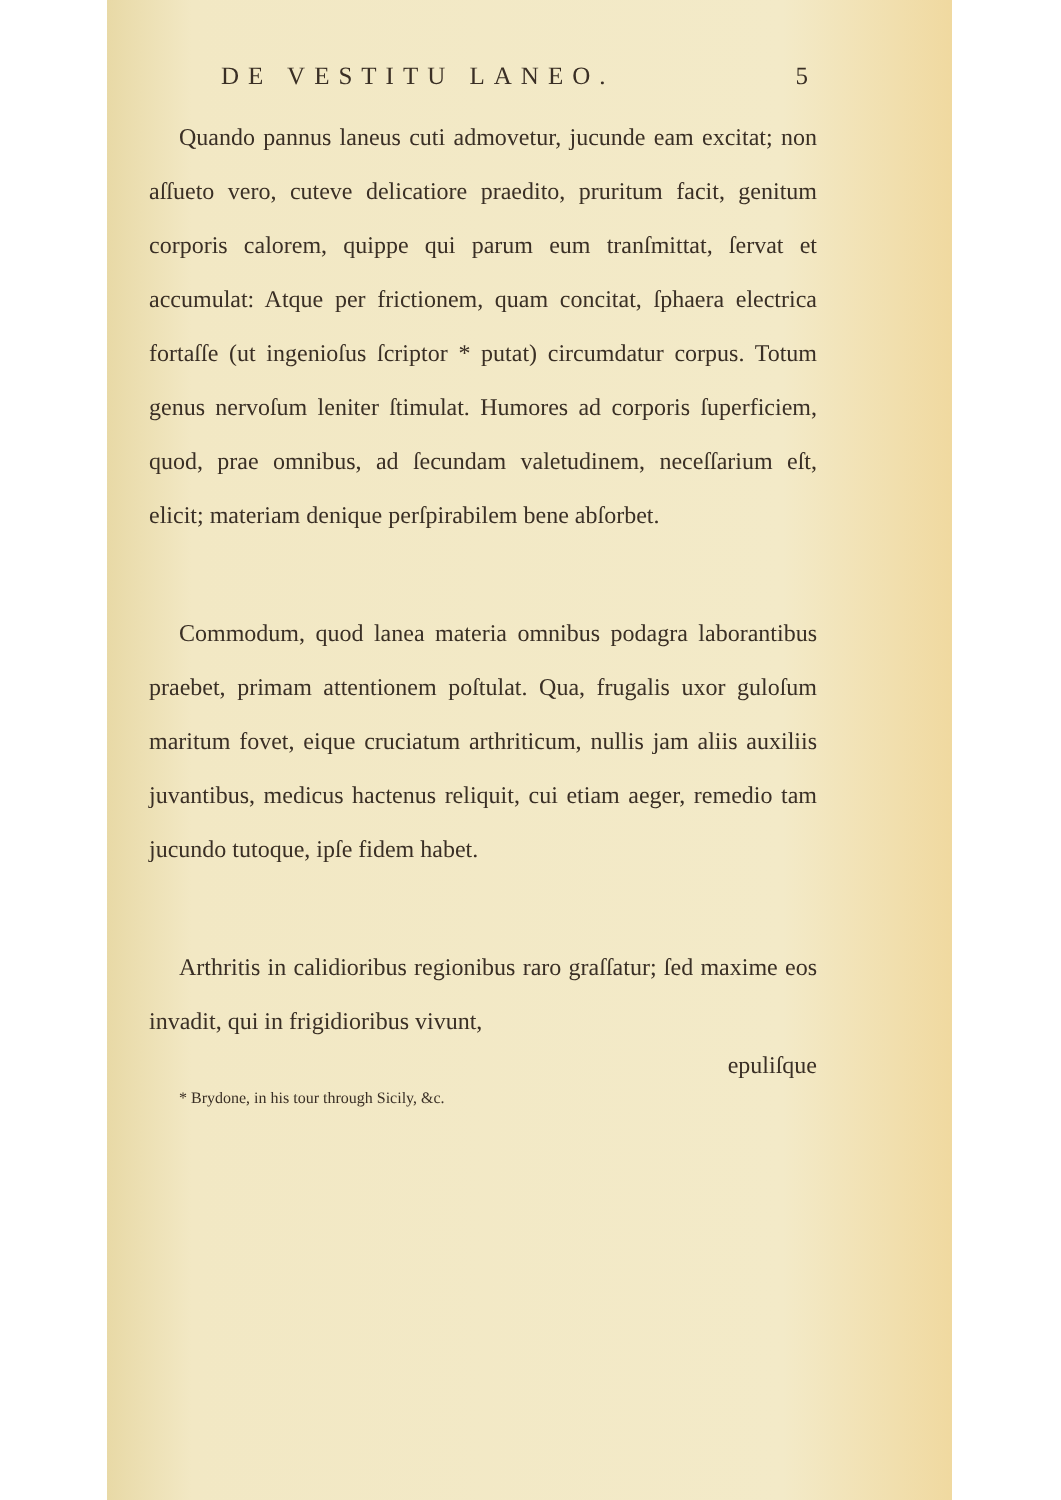DE VESTITU LANEO. 5
Quando pannus laneus cuti admovetur, jucunde eam excitat; non aſſueto vero, cuteve delicatiore praedito, pruritum facit, genitum corporis calorem, quippe qui parum eum tranſmittat, ſervat et accumulat: Atque per frictionem, quam concitat, ſphaera electrica fortaſſe (ut ingenioſus ſcriptor * putat) circumdatur corpus. Totum genus nervoſum leniter ſtimulat. Humores ad corporis ſuperficiem, quod, prae omnibus, ad ſecundam valetudinem, neceſſarium eſt, elicit; materiam denique perſpirabilem bene abſorbet.
Commodum, quod lanea materia omnibus podagra laborantibus praebet, primam attentionem poſtulat. Qua, frugalis uxor guloſum maritum fovet, eique cruciatum arthriticum, nullis jam aliis auxiliis juvantibus, medicus hactenus reliquit, cui etiam aeger, remedio tam jucundo tutoque, ipſe fidem habet.
Arthritis in calidioribus regionibus raro graſſatur; ſed maxime eos invadit, qui in frigidioribus vivunt,
epuliſque
* Brydone, in his tour through Sicily, &c.